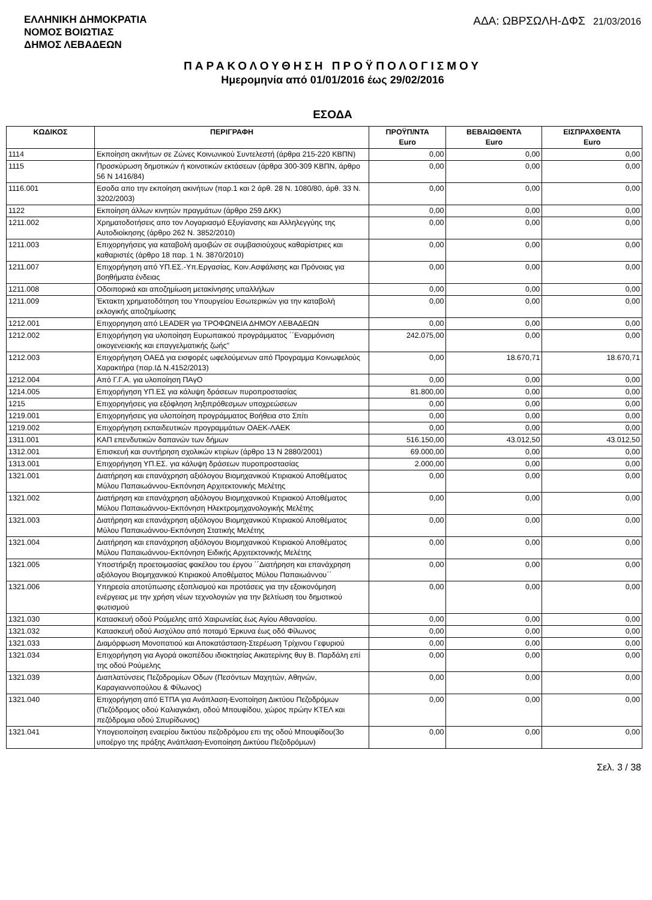ΕΛΛΗΝΙΚΗ ΔΗΜΟΚΡΑΤΙΑ
ΝΟΜΟΣ ΒΟΙΩΤΙΑΣ
ΔΗΜΟΣ ΛΕΒΑΔΕΩΝ
ΑΔΑ: ΩΒΡΣΩΛΗ-ΔΦΣ 21/03/2016
ΠΑΡΑΚΟΛΟΥΘΗΣΗ ΠΡΟΫΠΟΛΟΓΙΣΜΟΥ
Ημερομηνία από 01/01/2016 έως 29/02/2016
ΕΣΟΔΑ
| ΚΩΔΙΚΟΣ | ΠΕΡΙΓΡΑΦΗ | ΠΡΟΫΠ/ΝΤΑ Euro | ΒΕΒΑΙΩΘΕΝΤΑ Euro | ΕΙΣΠΡΑΧΘΕΝΤΑ Euro |
| --- | --- | --- | --- | --- |
| 1114 | Εκποίηση ακινήτων σε Ζώνες Κοινωνικού Συντελεστή (άρθρα 215-220 ΚΒΠΝ) | 0,00 | 0,00 | 0,00 |
| 1115 | Προσκύρωση δημοτικών ή κοινοτικών εκτάσεων (άρθρα 300-309 ΚΒΠΝ, άρθρο 56 Ν 1416/84) | 0,00 | 0,00 | 0,00 |
| 1116.001 | Εσοδα απο την εκποίηση ακινήτων (παρ.1 και 2 άρθ. 28 Ν. 1080/80, άρθ. 33 Ν. 3202/2003) | 0,00 | 0,00 | 0,00 |
| 1122 | Εκποίηση άλλων κινητών πραγμάτων (άρθρο 259 ΔΚΚ) | 0,00 | 0,00 | 0,00 |
| 1211.002 | Χρηματοδοτήσεις απο τον Λογαριασμό Εξυγίανσης και Αλληλεγγύης της Αυτοδιοίκησης (άρθρο 262 Ν. 3852/2010) | 0,00 | 0,00 | 0,00 |
| 1211.003 | Επιχορηγήσεις για καταβολή αμοιβών σε συμβασιούχους καθαρίστριες και καθαριστές (άρθρο 18 παρ. 1 Ν. 3870/2010) | 0,00 | 0,00 | 0,00 |
| 1211.007 | Επιχορήγηση από ΥΠ.ΕΣ.-Υπ.Εργασίας, Κοιν.Ασφάλισης και Πρόνοιας για βοηθήματα ένδειας | 0,00 | 0,00 | 0,00 |
| 1211.008 | Οδοιπορικά και αποζημίωση μετακίνησης υπαλλήλων | 0,00 | 0,00 | 0,00 |
| 1211.009 | Έκτακτη χρηματοδότηση του Υπουργείου Εσωτερικών για την καταβολή εκλογικής αποζημίωσης | 0,00 | 0,00 | 0,00 |
| 1212.001 | Επιχορηγηση από LEADER για ΤΡΟΦΩΝΕΙΑ ΔΗΜΟΥ ΛΕΒΑΔΕΩΝ | 0,00 | 0,00 | 0,00 |
| 1212.002 | Επιχορήγηση για υλοποίηση Ευρωπαικού προγράμματος ΄΄Εναρμόνιση οικογενειακής και επαγγελματικής ζωής" | 242.075,00 | 0,00 | 0,00 |
| 1212.003 | Επιχορήγηση ΟΑΕΔ για εισφορές ωφελούμενων από Προγραμμα Κοινωφελούς Χαρακτήρα (παρ.ΙΔ Ν.4152/2013) | 0,00 | 18.670,71 | 18.670,71 |
| 1212.004 | Από Γ.Γ.Α. για υλοποίηση ΠΑγΟ | 0,00 | 0,00 | 0,00 |
| 1214.005 | Επιχορήγηση ΥΠ.ΕΣ για κάλυψη δράσεων πυροπροστασίας | 81.800,00 | 0,00 | 0,00 |
| 1215 | Επιχορηγήσεις για εξόφληση ληξιπρόθεσμων υποχρεώσεων | 0,00 | 0,00 | 0,00 |
| 1219.001 | Επιχορηγήσεις για υλοποίηση προγράμματος Βοήθεια στο Σπίτι | 0,00 | 0,00 | 0,00 |
| 1219.002 | Επιχορήγηση εκπαιδευτικών προγραμμάτων ΟΑΕΚ-ΛΑΕΚ | 0,00 | 0,00 | 0,00 |
| 1311.001 | ΚΑΠ επενδυτικών δαπανών των δήμων | 516.150,00 | 43.012,50 | 43.012,50 |
| 1312.001 | Επισκευή και συντήρηση σχολικών κτιρίων (άρθρο 13 Ν 2880/2001) | 69.000,00 | 0,00 | 0,00 |
| 1313.001 | Επιχορήγηση ΥΠ.ΕΣ. για κάλυψη δράσεων πυροπροστασίας | 2.000,00 | 0,00 | 0,00 |
| 1321.001 | Διατήρηση και επανάχρηση αξιόλογου Βιομηχανικού Κτιριακού Αποθέματος Μύλου Παπαιωάννου-Εκπόνηση Αρχιτεκτονικής Μελέτης | 0,00 | 0,00 | 0,00 |
| 1321.002 | Διατήρηση και επανάχρηση αξιόλογου Βιομηχανικού Κτιριακού Αποθέματος Μύλου Παπαιωάννου-Εκπόνηση Ηλεκτρομηχανολογικής Μελέτης | 0,00 | 0,00 | 0,00 |
| 1321.003 | Διατήρηση και επανάχρηση αξιόλογου Βιομηχανικού Κτιριακού Αποθέματος Μύλου Παπαιωάννου-Εκπόνηση Στατικής Μελέτης | 0,00 | 0,00 | 0,00 |
| 1321.004 | Διατήρηση και επανάχρηση αξιόλογου Βιομηχανικού Κτιριακού Αποθέματος Μύλου Παπαιωάννου-Εκπόνηση Ειδικής Αρχιτεκτονικής Μελέτης | 0,00 | 0,00 | 0,00 |
| 1321.005 | Υποστήριξη προετοιμασίας φακέλου του έργου ΄΄Διατήρηση και επανάχρηση αξιόλογου Βιομηχανικού Κτιριακού Αποθέματος Μύλου Παπαιωάννου΄΄ | 0,00 | 0,00 | 0,00 |
| 1321.006 | Υπηρεσία αποτύπωσης εξοπλισμού και προτάσεις για την εξοικονόμηση ενέργειας με την χρήση νέων τεχνολογιών για την βελτίωση του δημοτικού φωτισμού | 0,00 | 0,00 | 0,00 |
| 1321.030 | Κατασκευή οδού Ρούμελης από Χαιρωνείας έως Αγίου Αθανασίου. | 0,00 | 0,00 | 0,00 |
| 1321.032 | Κατασκευή οδού Αισχύλου από ποταμό Έρκυνα έως οδό Φίλωνος | 0,00 | 0,00 | 0,00 |
| 1321.033 | Διαμόρφωση Μονοπατιού και Αποκατάσταση-Στερέωση Τρίχινου Γεφυριού | 0,00 | 0,00 | 0,00 |
| 1321.034 | Επιχορήγηση για Αγορά οικοπέδου ιδιοκτησίας Αικατερίνης θυγ Β. Παρδάλη επί της οδού Ρούμελης | 0,00 | 0,00 | 0,00 |
| 1321.039 | Διαπλατύνσεις Πεζοδρομίων Οδων (Πεσόντων Μαχητών, Αθηνών, Καραγιαννοπούλου & Φίλωνος) | 0,00 | 0,00 | 0,00 |
| 1321.040 | Επιχορήγηση από ΕΤΠΑ για Ανάπλαση-Ενοποίηση Δικτύου Πεζοδρόμων (Πεζόδρομος οδού Καλιαγκάκη, οδού Μπουφίδου, χώρος πρώην ΚΤΕΛ και πεζόδρομια οδού Σπυρίδωνος) | 0,00 | 0,00 | 0,00 |
| 1321.041 | Υπογειοποίηση εναερίου δικτύου πεζοδρόμου επι της οδού Μπουφίδου(3ο υποέργο της πράξης Ανάπλαση-Ενοποίηση Δικτύου Πεζοδρόμων) | 0,00 | 0,00 | 0,00 |
Σελ. 3 / 38